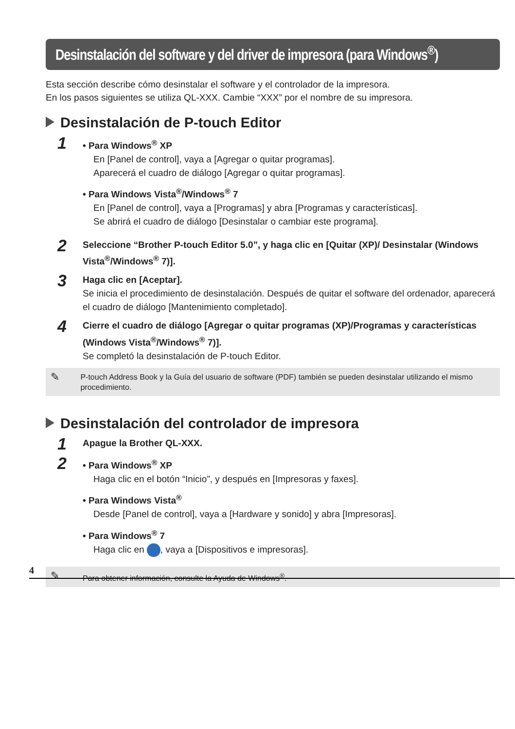Desinstalación del software y del driver de impresora (para Windows<sup>®</sup>)
Esta sección describe cómo desinstalar el software y el controlador de la impresora.
En los pasos siguientes se utiliza QL-XXX. Cambie “XXX” por el nombre de su impresora.
Desinstalación de P-touch Editor
1
• Para Windows<sup>®</sup> XP
En [Panel de control], vaya a [Agregar o quitar programas].
Aparecerá el cuadro de diálogo [Agregar o quitar programas].
• Para Windows Vista<sup>®</sup>/Windows<sup>®</sup> 7
En [Panel de control], vaya a [Programas] y abra [Programas y características].
Se abrirá el cuadro de diálogo [Desinstalar o cambiar este programa].
2
Seleccione “Brother P-touch Editor 5.0”, y haga clic en [Quitar (XP)/ Desinstalar (Windows Vista<sup>®</sup>/Windows<sup>®</sup> 7)].
3
Haga clic en [Aceptar].
Se inicia el procedimiento de desinstalación. Después de quitar el software del ordenador, aparecerá el cuadro de diálogo [Mantenimiento completado].
4
Cierre el cuadro de diálogo [Agregar o quitar programas (XP)/Programas y características (Windows Vista<sup>®</sup>/Windows<sup>®</sup> 7)].
Se completó la desinstalación de P-touch Editor.
✎
P-touch Address Book y la Guía del usuario de software (PDF) también se pueden desinstalar utilizando el mismo procedimiento.
Desinstalación del controlador de impresora
1
Apague la Brother QL-XXX.
2
• Para Windows<sup>®</sup> XP
Haga clic en el botón “Inicio”, y después en [Impresoras y faxes].
• Para Windows Vista<sup>®</sup>
Desde [Panel de control], vaya a [Hardware y sonido] y abra [Impresoras].
• Para Windows<sup>®</sup> 7
Haga clic en , vaya a [Dispositivos e impresoras].
✎
Para obtener información, consulte la Ayuda de Windows<sup>®</sup>.
4